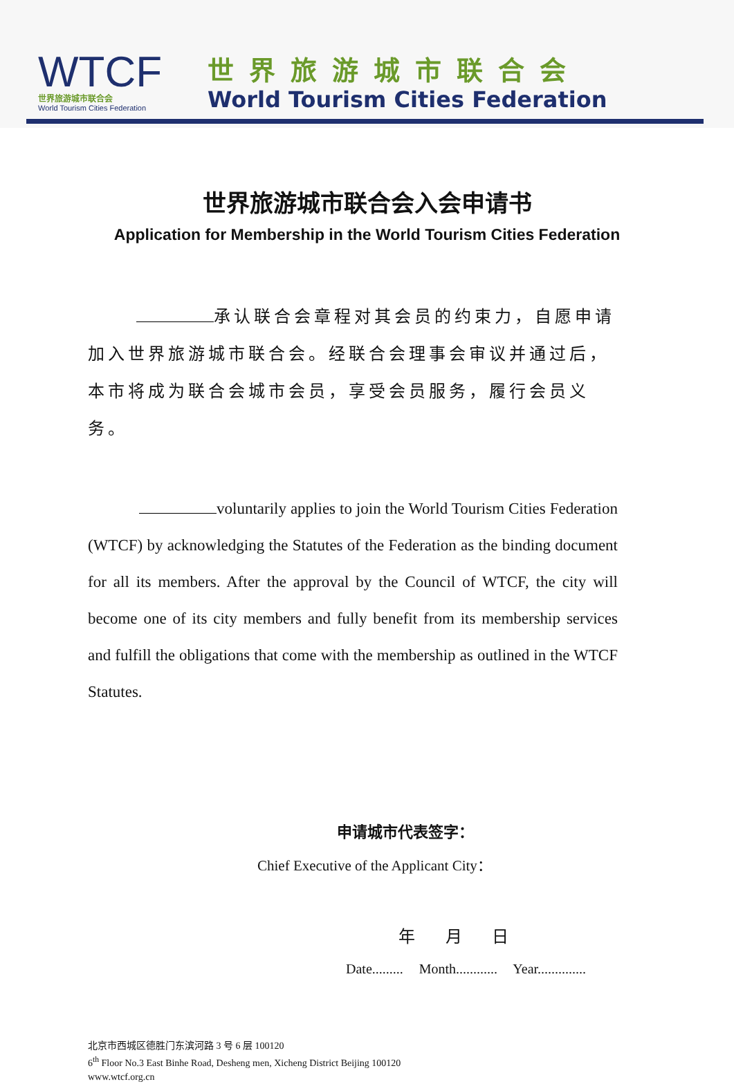WTCF
世界旅游城市联合会
World Tourism Cities Federation
世界旅游城市联合会
World Tourism Cities Federation
世界旅游城市联合会入会申请书
Application for Membership in the World Tourism Cities Federation
承认联合会章程对其会员的约束力，自愿申请加入世界旅游城市联合会。经联合会理事会审议并通过后，本市将成为联合会城市会员，享受会员服务，履行会员义务。
voluntarily applies to join the World Tourism Cities Federation (WTCF) by acknowledging the Statutes of the Federation as the binding document for all its members. After the approval by the Council of WTCF, the city will become one of its city members and fully benefit from its membership services and fulfill the obligations that come with the membership as outlined in the WTCF Statutes.
申请城市代表签字：
Chief Executive of the Applicant City：
年 月 日
Date......... Month............ Year..............
北京市西城区德胜门东滨河路 3 号 6 层 100120
6<sup>th</sup> Floor No.3 East Binhe Road, Desheng men, Xicheng District Beijing 100120
www.wtcf.org.cn